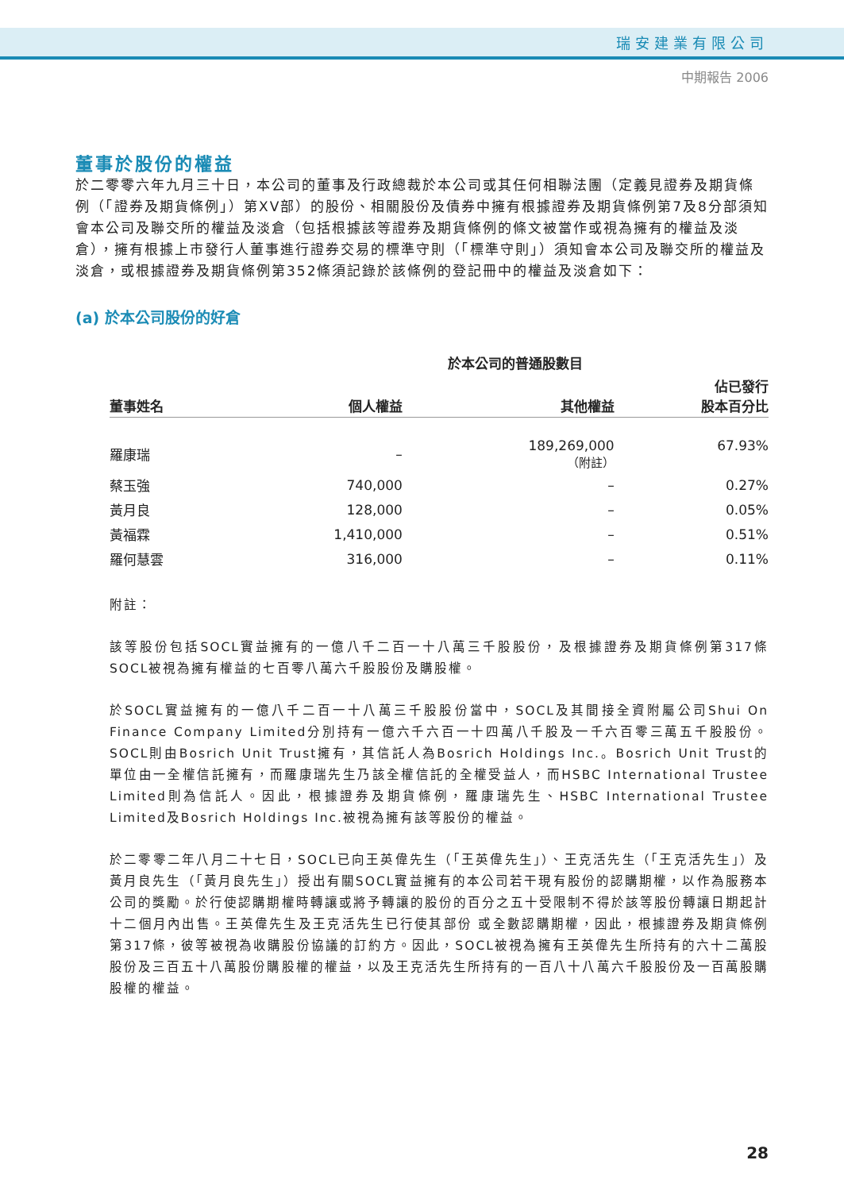瑞安建業有限公司
中期報告 2006
董事於股份的權益
於二零零六年九月三十日，本公司的董事及行政總裁於本公司或其任何相聯法團（定義見證券及期貨條例（「證券及期貨條例」）第XV部）的股份、相關股份及債券中擁有根據證券及期貨條例第7及8分部須知會本公司及聯交所的權益及淡倉（包括根據該等證券及期貨條例的條文被當作或視為擁有的權益及淡倉），擁有根據上市發行人董事進行證券交易的標準守則（「標準守則」）須知會本公司及聯交所的權益及淡倉，或根據證券及期貨條例第352條須記錄於該條例的登記冊中的權益及淡倉如下：
(a) 於本公司股份的好倉
| | 於本公司的普通股數目 | | |
| --- | --- | --- | --- |
| 董事姓名 | 個人權益 | 其他權益 | 佔已發行 股本百分比 |
| 羅康瑞 | – | 189,269,000 （附註） | 67.93% |
| 蔡玉強 | 740,000 | – | 0.27% |
| 黃月良 | 128,000 | – | 0.05% |
| 黃福霖 | 1,410,000 | – | 0.51% |
| 羅何慧雲 | 316,000 | – | 0.11% |
附註：
該等股份包括SOCL實益擁有的一億八千二百一十八萬三千股股份，及根據證券及期貨條例第317條SOCL被視為擁有權益的七百零八萬六千股股份及購股權。
於SOCL實益擁有的一億八千二百一十八萬三千股股份當中，SOCL及其間接全資附屬公司Shui On Finance Company Limited分別持有一億六千六百一十四萬八千股及一千六百零三萬五千股股份。SOCL則由Bosrich Unit Trust擁有，其信託人為Bosrich Holdings Inc.。Bosrich Unit Trust的單位由一全權信託擁有，而羅康瑞先生乃該全權信託的全權受益人，而HSBC International Trustee Limited則為信託人。因此，根據證券及期貨條例，羅康瑞先生、HSBC International Trustee Limited及Bosrich Holdings Inc.被視為擁有該等股份的權益。
於二零零二年八月二十七日，SOCL已向王英偉先生（「王英偉先生」）、王克活先生（「王克活先生」）及黃月良先生（「黃月良先生」）授出有關SOCL實益擁有的本公司若干現有股份的認購期權，以作為服務本公司的獎勵。於行使認購期權時轉讓或將予轉讓的股份的百分之五十受限制不得於該等股份轉讓日期起計十二個月內出售。王英偉先生及王克活先生已行使其部份 或全數認購期權，因此，根據證券及期貨條例第317條，彼等被視為收購股份協議的訂約方。因此，SOCL被視為擁有王英偉先生所持有的六十二萬股股份及三百五十八萬股份購股權的權益，以及王克活先生所持有的一百八十八萬六千股股份及一百萬股購股權的權益。
28